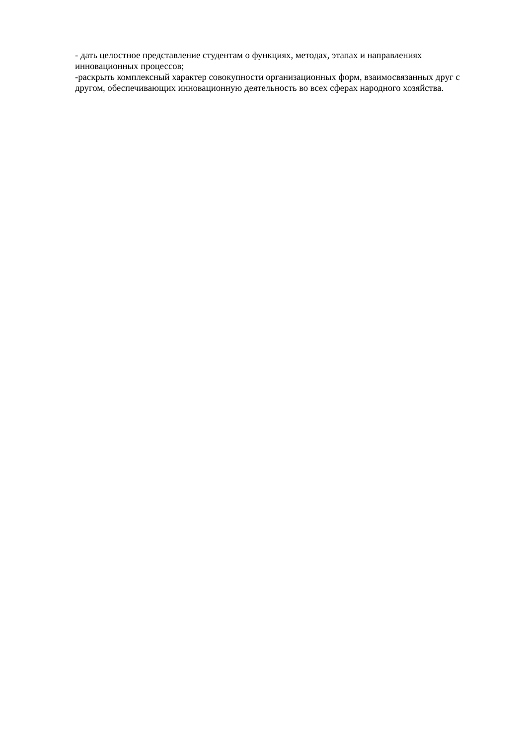- дать целостное представление студентам о функциях, методах, этапах и направлениях инновационных процессов;
-раскрыть комплексный характер совокупности организационных форм, взаимосвязанных друг с другом, обеспечивающих инновационную деятельность во всех сферах народного хозяйства.